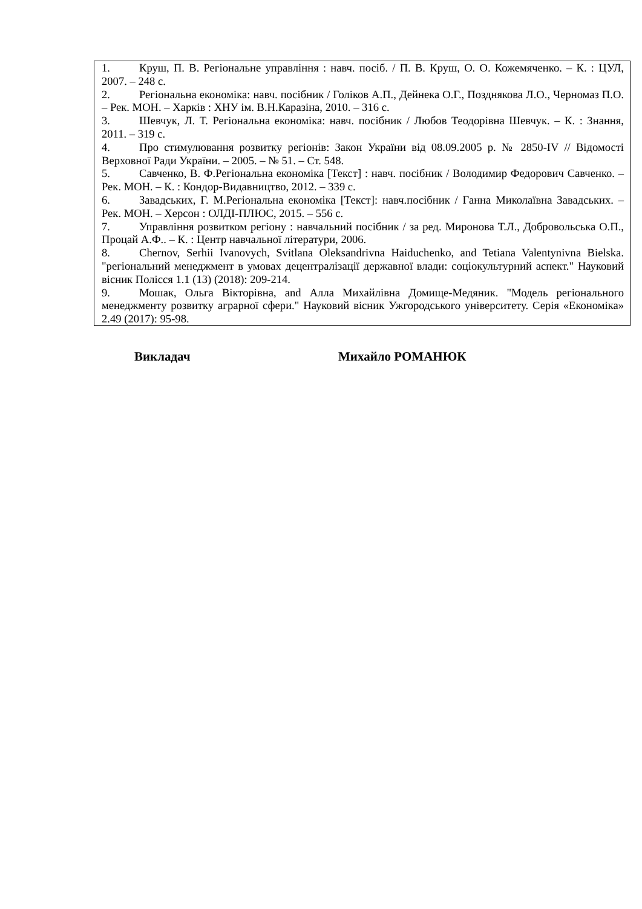| 1. Круш, П. В. Регіональне управління : навч. посіб. / П. В. Круш, О. О. Кожемяченко. – К. : ЦУЛ, 2007. – 248 с. 2. Регіональна економіка: навч. посібник / Голіков А.П., Дейнека О.Г., Позднякова Л.О., Черномаз П.О. – Рек. МОН. – Харків : ХНУ ім. В.Н.Каразіна, 2010. – 316 с. 3. Шевчук, Л. Т. Регіональна економіка: навч. посібник / Любов Теодорівна Шевчук. – К. : Знання, 2011. – 319 с. 4. Про стимулювання розвитку регіонів: Закон України від 08.09.2005 р. № 2850-IV // Відомості Верховної Ради України. – 2005. – № 51. – Ст. 548. 5. Савченко, В. Ф.Регіональна економіка [Текст] : навч. посібник / Володимир Федорович Савченко. – Рек. МОН. – К. : Кондор-Видавництво, 2012. – 339 с. 6. Завадських, Г. М.Регіональна економіка [Текст]: навч.посібник / Ганна Миколаївна Завадських. – Рек. МОН. – Херсон : ОЛДІ-ПЛЮС, 2015. – 556 с. 7. Управління розвитком регіону : навчальний посібник / за ред. Миронова Т.Л., Добровольська О.П., Процай А.Ф.. – К. : Центр навчальної літератури, 2006. 8. Chernov, Serhii Ivanovych, Svitlana Oleksandrivna Haiduchenko, and Tetiana Valentynivna Bielska. "регіональний менеджмент в умовах децентралізації державної влади: соціокультурний аспект." Науковий вісник Полісся 1.1 (13) (2018): 209-214. 9. Мошак, Ольга Вікторівна, and Алла Михайлівна Домище-Медяник. "Модель регіонального менеджменту розвитку аграрної сфери." Науковий вісник Ужгородського університету. Серія «Економіка» 2.49 (2017): 95-98. |
Викладач Михайло РОМАНЮК